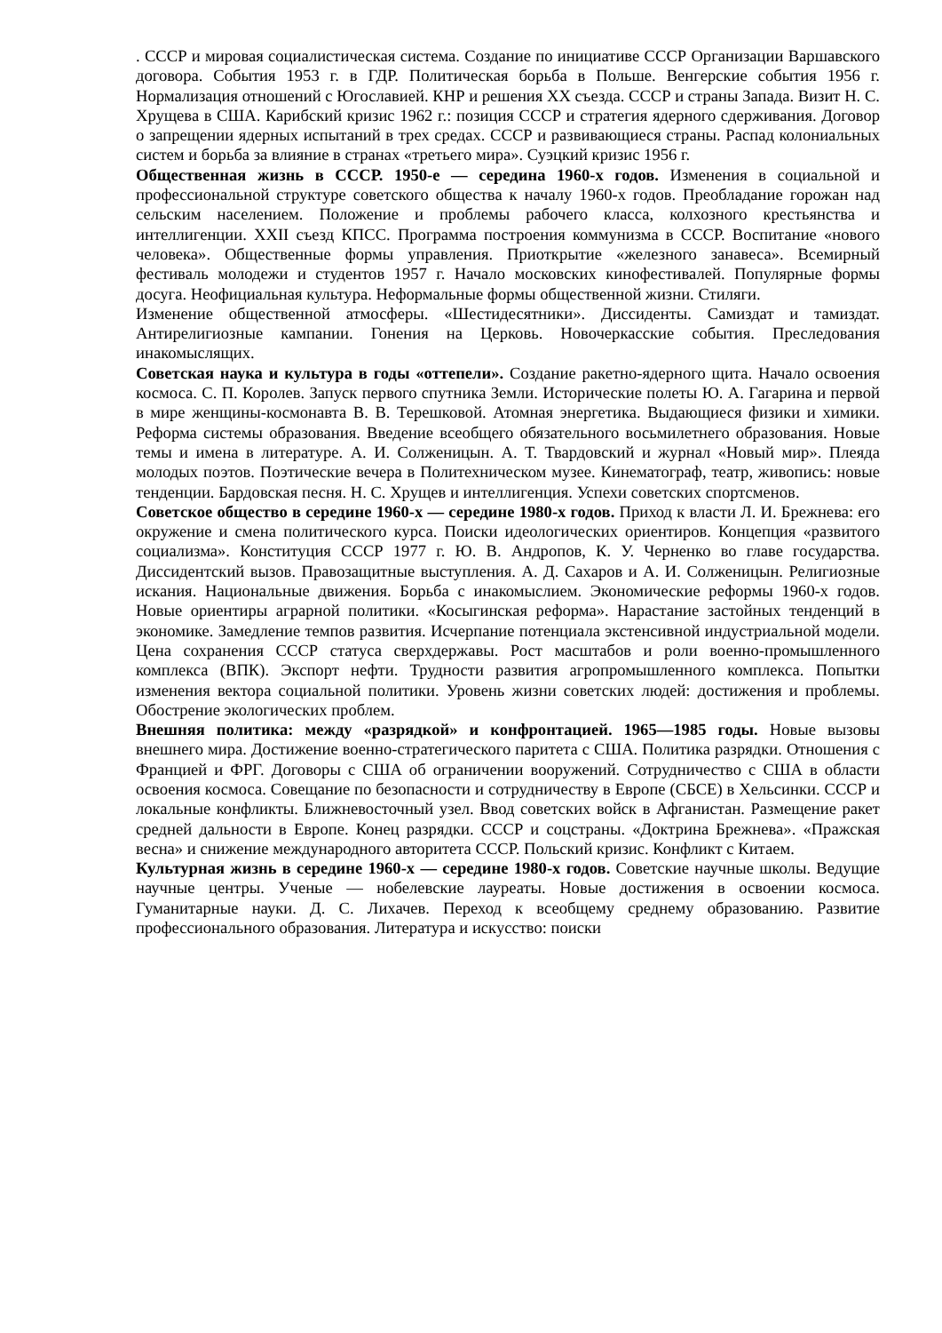. СССР и мировая социалистическая система. Создание по инициативе СССР Организации Варшавского договора. События 1953 г. в ГДР. Политическая борьба в Польше. Венгерские события 1956 г. Нормализация отношений с Югославией. КНР и решения XX съезда. СССР и страны Запада. Визит Н. С. Хрущева в США. Карибский кризис 1962 г.: позиция СССР и стратегия ядерного сдерживания. Договор о запрещении ядерных испытаний в трех средах. СССР и развивающиеся страны. Распад колониальных систем и борьба за влияние в странах «третьего мира». Суэцкий кризис 1956 г.
Общественная жизнь в СССР. 1950-е — середина 1960-х годов. Изменения в социальной и профессиональной структуре советского общества к началу 1960-х годов. Преобладание горожан над сельским населением. Положение и проблемы рабочего класса, колхозного крестьянства и интеллигенции. XXII съезд КПСС. Программа построения коммунизма в СССР. Воспитание «нового человека». Общественные формы управления. Приоткрытие «железного занавеса». Всемирный фестиваль молодежи и студентов 1957 г. Начало московских кинофестивалей. Популярные формы досуга. Неофициальная культура. Неформальные формы общественной жизни. Стиляги.
Изменение общественной атмосферы. «Шестидесятники». Диссиденты. Самиздат и тамиздат. Антирелигиозные кампании. Гонения на Церковь. Новочеркасские события. Преследования инакомыслящих.
Советская наука и культура в годы «оттепели». Создание ракетно-ядерного щита. Начало освоения космоса. С. П. Королев. Запуск первого спутника Земли. Исторические полеты Ю. А. Гагарина и первой в мире женщины-космонавта В. В. Терешковой. Атомная энергетика. Выдающиеся физики и химики. Реформа системы образования. Введение всеобщего обязательного восьмилетнего образования. Новые темы и имена в литературе. А. И. Солженицын. А. Т. Твардовский и журнал «Новый мир». Плеяда молодых поэтов. Поэтические вечера в Политехническом музее. Кинематограф, театр, живопись: новые тенденции. Бардовская песня. Н. С. Хрущев и интеллигенция. Успехи советских спортсменов.
Советское общество в середине 1960-х — середине 1980-х годов. Приход к власти Л. И. Брежнева: его окружение и смена политического курса. Поиски идеологических ориентиров. Концепция «развитого социализма». Конституция СССР 1977 г. Ю. В. Андропов, К. У. Черненко во главе государства. Диссидентский вызов. Правозащитные выступления. А. Д. Сахаров и А. И. Солженицын. Религиозные искания. Национальные движения. Борьба с инакомыслием. Экономические реформы 1960-х годов. Новые ориентиры аграрной политики. «Косыгинская реформа». Нарастание застойных тенденций в экономике. Замедление темпов развития. Исчерпание потенциала экстенсивной индустриальной модели. Цена сохранения СССР статуса сверхдержавы. Рост масштабов и роли военно-промышленного комплекса (ВПК). Экспорт нефти. Трудности развития агропромышленного комплекса. Попытки изменения вектора социальной политики. Уровень жизни советских людей: достижения и проблемы. Обострение экологических проблем.
Внешняя политика: между «разрядкой» и конфронтацией. 1965—1985 годы. Новые вызовы внешнего мира. Достижение военно-стратегического паритета с США. Политика разрядки. Отношения с Францией и ФРГ. Договоры с США об ограничении вооружений. Сотрудничество с США в области освоения космоса. Совещание по безопасности и сотрудничеству в Европе (СБСЕ) в Хельсинки. СССР и локальные конфликты. Ближневосточный узел. Ввод советских войск в Афганистан. Размещение ракет средней дальности в Европе. Конец разрядки. СССР и соцстраны. «Доктрина Брежнева». «Пражская весна» и снижение международного авторитета СССР. Польский кризис. Конфликт с Китаем.
Культурная жизнь в середине 1960-х — середине 1980-х годов. Советские научные школы. Ведущие научные центры. Ученые — нобелевские лауреаты. Новые достижения в освоении космоса. Гуманитарные науки. Д. С. Лихачев. Переход к всеобщему среднему образованию. Развитие профессионального образования. Литература и искусство: поиски